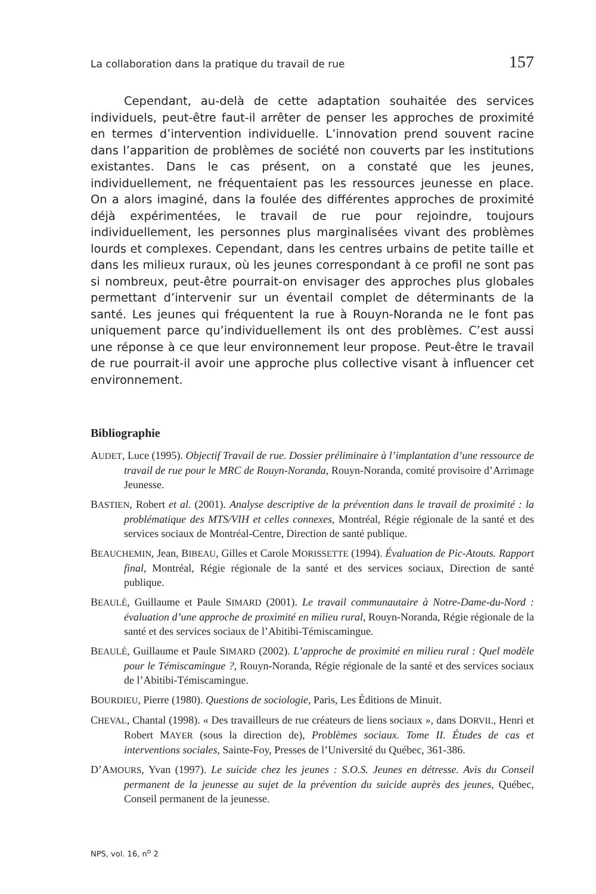La collaboration dans la pratique du travail de rue 157
Cependant, au-delà de cette adaptation souhaitée des services individuels, peut-être faut-il arrêter de penser les approches de proximité en termes d’intervention individuelle. L’innovation prend souvent racine dans l’apparition de problèmes de société non couverts par les institutions existantes. Dans le cas présent, on a constaté que les jeunes, individuellement, ne fréquentaient pas les ressources jeunesse en place. On a alors imaginé, dans la foulée des différentes approches de proximité déjà expérimentées, le travail de rue pour rejoindre, toujours individuellement, les personnes plus marginalisées vivant des problèmes lourds et complexes. Cependant, dans les centres urbains de petite taille et dans les milieux ruraux, où les jeunes correspondant à ce profil ne sont pas si nombreux, peut-être pourrait-on envisager des approches plus globales permettant d’intervenir sur un éventail complet de déterminants de la santé. Les jeunes qui fréquentent la rue à Rouyn-Noranda ne le font pas uniquement parce qu’individuellement ils ont des problèmes. C’est aussi une réponse à ce que leur environnement leur propose. Peut-être le travail de rue pourrait-il avoir une approche plus collective visant à influencer cet environnement.
Bibliographie
AUDET, Luce (1995). Objectif Travail de rue. Dossier préliminaire à l’implantation d’une ressource de travail de rue pour le MRC de Rouyn-Noranda, Rouyn-Noranda, comité provisoire d’Arrimage Jeunesse.
BASTIEN, Robert et al. (2001). Analyse descriptive de la prévention dans le travail de proximité : la problématique des MTS/VIH et celles connexes, Montréal, Régie régionale de la santé et des services sociaux de Montréal-Centre, Direction de santé publique.
BEAUCHEMIN, Jean, BIBEAU, Gilles et Carole MORISSETTE (1994). Évaluation de Pic-Atouts. Rapport final, Montréal, Régie régionale de la santé et des services sociaux, Direction de santé publique.
BEAULÉ, Guillaume et Paule SIMARD (2001). Le travail communautaire à Notre-Dame-du-Nord : évaluation d’une approche de proximité en milieu rural, Rouyn-Noranda, Régie régionale de la santé et des services sociaux de l’Abitibi-Témiscamingue.
BEAULÉ, Guillaume et Paule SIMARD (2002). L’approche de proximité en milieu rural : Quel modèle pour le Témiscamingue ?, Rouyn-Noranda, Régie régionale de la santé et des services sociaux de l’Abitibi-Témiscamingue.
BOURDIEU, Pierre (1980). Questions de sociologie, Paris, Les Éditions de Minuit.
CHEVAL, Chantal (1998). « Des travailleurs de rue créateurs de liens sociaux », dans DORVIL, Henri et Robert MAYER (sous la direction de), Problèmes sociaux. Tome II. Études de cas et interventions sociales, Sainte-Foy, Presses de l’Université du Québec, 361-386.
D’AMOURS, Yvan (1997). Le suicide chez les jeunes : S.O.S. Jeunes en détresse. Avis du Conseil permanent de la jeunesse au sujet de la prévention du suicide auprès des jeunes, Québec, Conseil permanent de la jeunesse.
NPS, vol. 16, n<sup>o</sup> 2